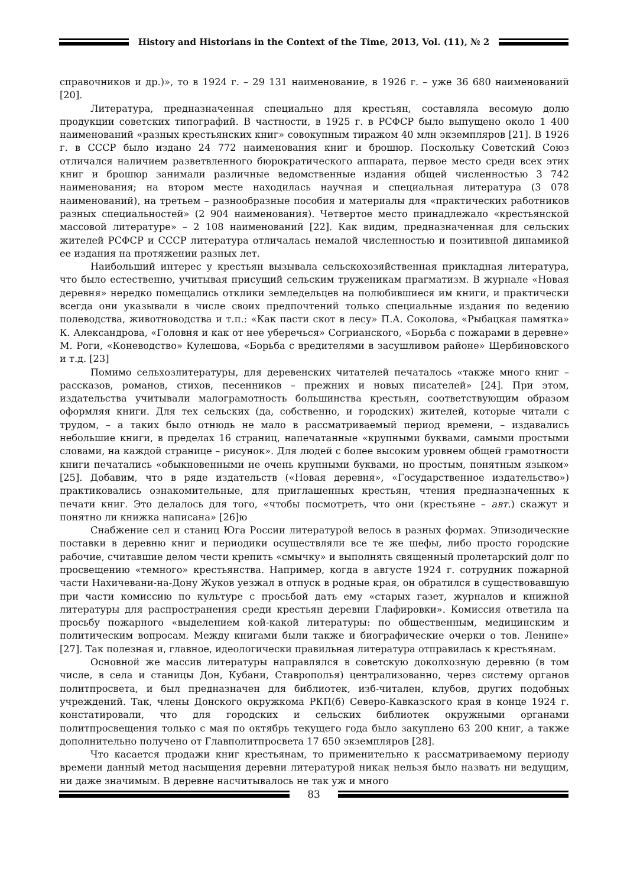History and Historians in the Context of the Time, 2013, Vol. (11), № 2
справочников и др.)», то в 1924 г. – 29 131 наименование, в 1926 г. – уже 36 680 наименований [20].
Литература, предназначенная специально для крестьян, составляла весомую долю продукции советских типографий. В частности, в 1925 г. в РСФСР было выпущено около 1 400 наименований «разных крестьянских книг» совокупным тиражом 40 млн экземпляров [21]. В 1926 г. в СССР было издано 24 772 наименования книг и брошюр. Поскольку Советский Союз отличался наличием разветвленного бюрократического аппарата, первое место среди всех этих книг и брошюр занимали различные ведомственные издания общей численностью 3 742 наименования; на втором месте находилась научная и специальная литература (3 078 наименований), на третьем – разнообразные пособия и материалы для «практических работников разных специальностей» (2 904 наименования). Четвертое место принадлежало «крестьянской массовой литературе» – 2 108 наименований [22]. Как видим, предназначенная для сельских жителей РСФСР и СССР литература отличалась немалой численностью и позитивной динамикой ее издания на протяжении разных лет.
Наибольший интерес у крестьян вызывала сельскохозяйственная прикладная литература, что было естественно, учитывая присущий сельским труженикам прагматизм. В журнале «Новая деревня» нередко помещались отклики земледельцев на полюбившиеся им книги, и практически всегда они указывали в числе своих предпочтений только специальные издания по ведению полеводства, животноводства и т.п.: «Как пасти скот в лесу» П.А. Соколова, «Рыбацкая памятка» К. Александрова, «Головня и как от нее уберечься» Согрианского, «Борьба с пожарами в деревне» М. Роги, «Коневодство» Кулешова, «Борьба с вредителями в засушливом районе» Щербиновского и т.д. [23]
Помимо сельхозлитературы, для деревенских читателей печаталось «также много книг – рассказов, романов, стихов, песенников – прежних и новых писателей» [24]. При этом, издательства учитывали малограмотность большинства крестьян, соответствующим образом оформляя книги. Для тех сельских (да, собственно, и городских) жителей, которые читали с трудом, – а таких было отнюдь не мало в рассматриваемый период времени, – издавались небольшие книги, в пределах 16 страниц, напечатанные «крупными буквами, самыми простыми словами, на каждой странице – рисунок». Для людей с более высоким уровнем общей грамотности книги печатались «обыкновенными не очень крупными буквами, но простым, понятным языком» [25]. Добавим, что в ряде издательств («Новая деревня», «Государственное издательство») практиковались ознакомительные, для приглашенных крестьян, чтения предназначенных к печати книг. Это делалось для того, «чтобы посмотреть, что они (крестьяне – авт.) скажут и понятно ли книжка написана» [26]ю
Снабжение сел и станиц Юга России литературой велось в разных формах. Эпизодические поставки в деревню книг и периодики осуществляли все те же шефы, либо просто городские рабочие, считавшие делом чести крепить «смычку» и выполнять священный пролетарский долг по просвещению «темного» крестьянства. Например, когда в августе 1924 г. сотрудник пожарной части Нахичевани-на-Дону Жуков уезжал в отпуск в родные края, он обратился в существовавшую при части комиссию по культуре с просьбой дать ему «старых газет, журналов и книжной литературы для распространения среди крестьян деревни Глафировки». Комиссия ответила на просьбу пожарного «выделением кой-какой литературы: по общественным, медицинским и политическим вопросам. Между книгами были также и биографические очерки о тов. Ленине» [27]. Так полезная и, главное, идеологически правильная литература отправилась к крестьянам.
Основной же массив литературы направлялся в советскую доколхозную деревню (в том числе, в села и станицы Дон, Кубани, Ставрополья) централизованно, через систему органов политпросвета, и был предназначен для библиотек, изб-читален, клубов, других подобных учреждений. Так, члены Донского окружкома РКП(б) Северо-Кавказского края в конце 1924 г. констатировали, что для городских и сельских библиотек окружными органами политпросвещения только с мая по октябрь текущего года было закуплено 63 200 книг, а также дополнительно получено от Главполитпросвета 17 650 экземпляров [28].
Что касается продажи книг крестьянам, то применительно к рассматриваемому периоду времени данный метод насыщения деревни литературой никак нельзя было назвать ни ведущим, ни даже значимым. В деревне насчитывалось не так уж и много
83